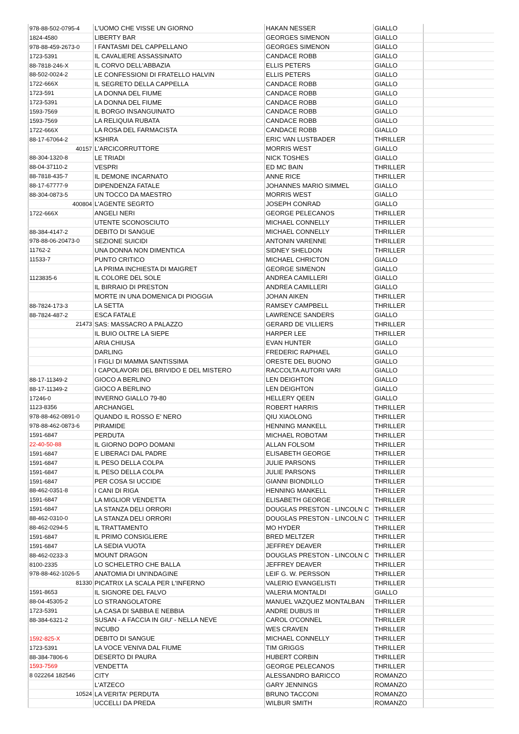| 978-88-502-0795-4 | L'UOMO CHE VISSE UN GIORNO | HAKAN NESSER | GIALLO | |
| 1824-4580 | LIBERTY BAR | GEORGES SIMENON | GIALLO | |
| 978-88-459-2673-0 | I FANTASMI DEL CAPPELLANO | GEORGES SIMENON | GIALLO | |
| 1723-5391 | IL CAVALIERE ASSASSINATO | CANDACE ROBB | GIALLO | |
| 88-7818-246-X | IL CORVO DELL'ABBAZIA | ELLIS PETERS | GIALLO | |
| 88-502-0024-2 | LE CONFESSIONI DI FRATELLO HALVIN | ELLIS PETERS | GIALLO | |
| 1722-666X | IL SEGRETO DELLA CAPPELLA | CANDACE ROBB | GIALLO | |
| 1723-591 | LA DONNA DEL FIUME | CANDACE ROBB | GIALLO | |
| 1723-5391 | LA DONNA DEL FIUME | CANDACE ROBB | GIALLO | |
| 1593-7569 | IL BORGO INSANGUINATO | CANDACE ROBB | GIALLO | |
| 1593-7569 | LA RELIQUIA RUBATA | CANDACE ROBB | GIALLO | |
| 1722-666X | LA ROSA DEL FARMACISTA | CANDACE ROBB | GIALLO | |
| 88-17-67064-2 | KSHIRA | ERIC VAN LUSTBADER | THRILLER | |
| 40157 | L'ARCICORRUTTORE | MORRIS WEST | GIALLO | |
| 88-304-1320-8 | LE TRIADI | NICK TOSHES | GIALLO | |
| 88-04-37110-2 | VESPRI | ED MC BAIN | THRILLER | |
| 88-7818-435-7 | IL DEMONE INCARNATO | ANNE RICE | THRILLER | |
| 88-17-67777-9 | DIPENDENZA FATALE | JOHANNES MARIO SIMMEL | GIALLO | |
| 88-304-0873-5 | UN TOCCO DA MAESTRO | MORRIS WEST | GIALLO | |
| 400804 | L'AGENTE SEGRTO | JOSEPH CONRAD | GIALLO | |
| 1722-666X | ANGELI NERI | GEORGE PELECANOS | THRILLER | |
| | UTENTE SCONOSCIUTO | MICHAEL CONNELLY | THRILLER | |
| 88-384-4147-2 | DEBITO DI SANGUE | MICHAEL CONNELLY | THRILLER | |
| 978-88-06-20473-0 | SEZIONE SUICIDI | ANTONIN VARENNE | THRILLER | |
| 11762-2 | UNA DONNA NON DIMENTICA | SIDNEY SHELDON | THRILLER | |
| 11533-7 | PUNTO CRITICO | MICHAEL CHRICTON | GIALLO | |
| | LA PRIMA INCHIESTA DI MAIGRET | GEORGE SIMENON | GIALLO | |
| 1123835-6 | IL COLORE DEL SOLE | ANDREA CAMILLERI | GIALLO | |
| | IL BIRRAIO DI PRESTON | ANDREA CAMILLERI | GIALLO | |
| | MORTE IN UNA DOMENICA DI PIOGGIA | JOHAN AIKEN | THRILLER | |
| 88-7824-173-3 | LA SETTA | RAMSEY CAMPBELL | THRILLER | |
| 88-7824-487-2 | ESCA FATALE | LAWRENCE SANDERS | GIALLO | |
| 21473 | SAS: MASSACRO A PALAZZO | GERARD DE VILLIERS | THRILLER | |
| | IL BUIO OLTRE LA SIEPE | HARPER LEE | THRILLER | |
| | ARIA CHIUSA | EVAN HUNTER | GIALLO | |
| | DARLING | FREDERIC RAPHAEL | GIALLO | |
| | I FIGLI DI MAMMA SANTISSIMA | ORESTE DEL BUONO | GIALLO | |
| | I CAPOLAVORI DEL BRIVIDO E DEL MISTERO | RACCOLTA AUTORI VARI | GIALLO | |
| 88-17-11349-2 | GIOCO A BERLINO | LEN DEIGHTON | GIALLO | |
| 88-17-11349-2 | GIOCO A BERLINO | LEN DEIGHTON | GIALLO | |
| 17246-0 | INVERNO GIALLO 79-80 | HELLERY QEEN | GIALLO | |
| 1123-8356 | ARCHANGEL | ROBERT HARRIS | THRILLER | |
| 978-88-462-0891-0 | QUANDO IL ROSSO E' NERO | QIU XIAOLONG | THRILLER | |
| 978-88-462-0873-6 | PIRAMIDE | HENNING MANKELL | THRILLER | |
| 1591-6847 | PERDUTA | MICHAEL ROBOTAM | THRILLER | |
| 22-40-50-88 | IL GIORNO DOPO DOMANI | ALLAN FOLSOM | THRILLER | |
| 1591-6847 | E LIBERACI DAL PADRE | ELISABETH GEORGE | THRILLER | |
| 1591-6847 | IL PESO DELLA COLPA | JULIE PARSONS | THRILLER | |
| 1591-6847 | IL PESO DELLA COLPA | JULIE PARSONS | THRILLER | |
| 1591-6847 | PER COSA SI UCCIDE | GIANNI BIONDILLO | THRILLER | |
| 88-462-0351-8 | I CANI DI RIGA | HENNING MANKELL | THRILLER | |
| 1591-6847 | LA MIGLIOR VENDETTA | ELISABETH GEORGE | THRILLER | |
| 1591-6847 | LA STANZA DELI ORRORI | DOUGLAS PRESTON - LINCOLN C | THRILLER | |
| 88-462-0310-0 | LA STANZA DELI ORRORI | DOUGLAS PRESTON - LINCOLN C | THRILLER | |
| 88-462-0294-5 | IL TRATTAMENTO | MO HYDER | THRILLER | |
| 1591-6847 | IL PRIMO CONSIGLIERE | BRED MELTZER | THRILLER | |
| 1591-6847 | LA SEDIA VUOTA | JEFFREY DEAVER | THRILLER | |
| 88-462-0233-3 | MOUNT DRAGON | DOUGLAS PRESTON - LINCOLN C | THRILLER | |
| 8100-2335 | LO SCHELETRO CHE BALLA | JEFFREY DEAVER | THRILLER | |
| 978-88-462-1026-5 | ANATOMIA DI UN'INDAGINE | LEIF G. W. PERSSON | THRILLER | |
| 81330 | PICATRIX LA SCALA PER L'INFERNO | VALERIO EVANGELISTI | THRILLER | |
| 1591-8653 | IL SIGNORE DEL FALVO | VALERIA MONTALDI | GIALLO | |
| 88-04-45305-2 | LO STRANGOLATORE | MANUEL VAZQUEZ MONTALBAN | THRILLER | |
| 1723-5391 | LA CASA DI SABBIA E NEBBIA | ANDRE DUBUS III | THRILLER | |
| 88-384-6321-2 | SUSAN - A FACCIA IN GIU' - NELLA NEVE | CAROL O'CONNEL | THRILLER | |
| | INCUBO | WES CRAVEN | THRILLER | |
| 1592-825-X | DEBITO DI SANGUE | MICHAEL CONNELLY | THRILLER | |
| 1723-5391 | LA VOCE VENIVA DAL FIUME | TIM GRIGGS | THRILLER | |
| 88-384-7806-6 | DESERTO DI PAURA | HUBERT CORBIN | THRILLER | |
| 1593-7569 | VENDETTA | GEORGE PELECANOS | THRILLER | |
| 8 022264 182546 | CITY | ALESSANDRO BARICCO | ROMANZO | |
| | L'ATZECO | GARY JENNINGS | ROMANZO | |
| 10524 | LA VERITA' PERDUTA | BRUNO TACCONI | ROMANZO | |
| | UCCELLI DA PREDA | WILBUR SMITH | ROMANZO | |